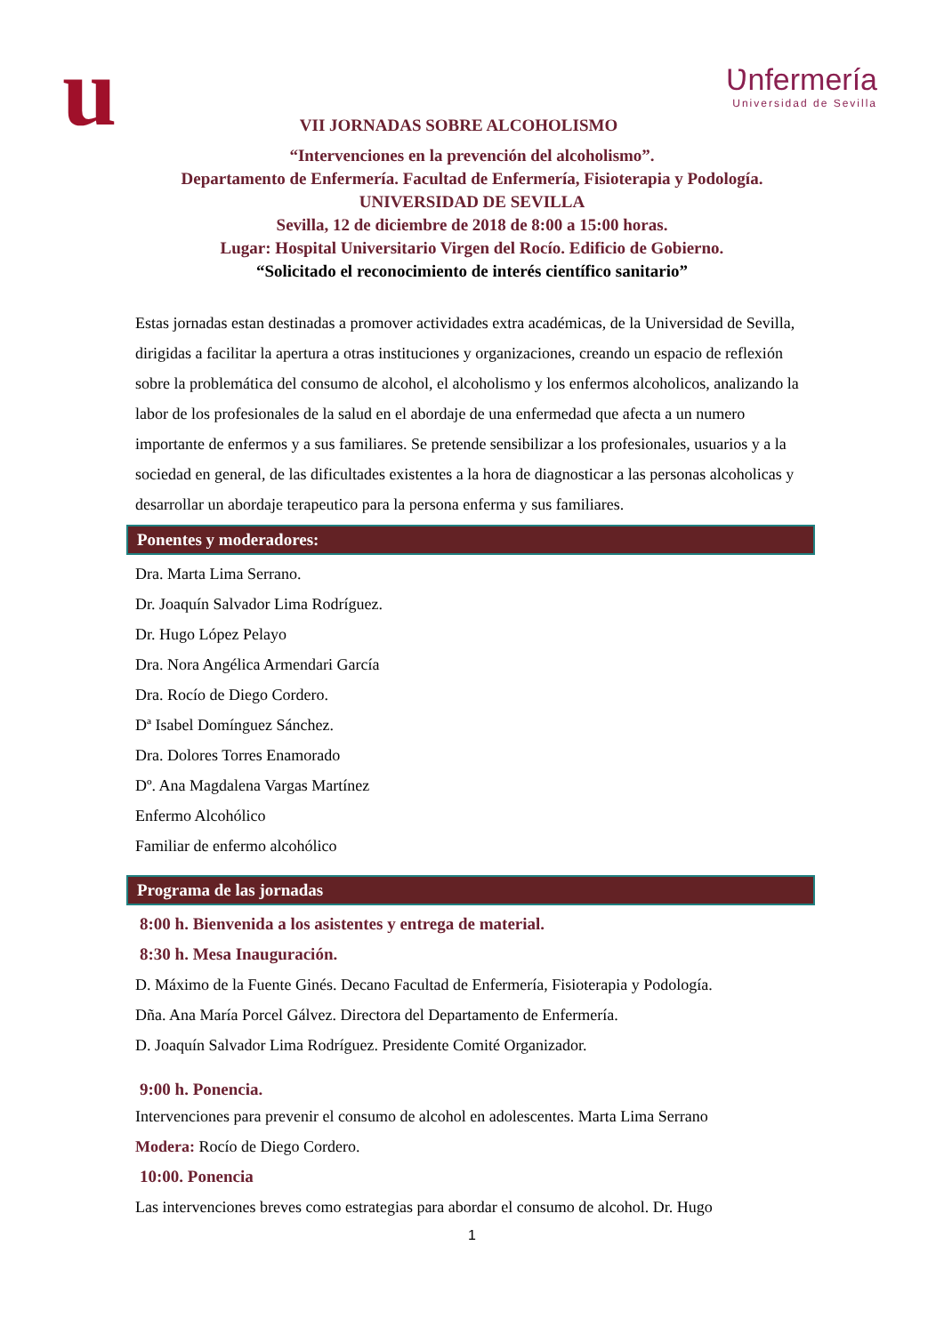u
Ʋnfermería
Universidad de Sevilla
VII JORNADAS SOBRE ALCOHOLISMO
“Intervenciones en la prevención del alcoholismo”.
Departamento de Enfermería. Facultad de Enfermería, Fisioterapia y Podología.
UNIVERSIDAD DE SEVILLA
Sevilla, 12 de diciembre de 2018 de 8:00 a 15:00 horas.
Lugar: Hospital Universitario Virgen del Rocío. Edificio de Gobierno.
“Solicitado el reconocimiento de interés científico sanitario”
Estas jornadas estan destinadas a promover actividades extra académicas, de la Universidad de Sevilla, dirigidas a facilitar la apertura a otras instituciones y organizaciones, creando un espacio de reflexión sobre la problemática del consumo de alcohol, el alcoholismo y los enfermos alcoholicos, analizando la labor de los profesionales de la salud en el abordaje de una enfermedad que afecta a un numero importante de enfermos y a sus familiares. Se pretende sensibilizar a los profesionales, usuarios y a la sociedad en general, de las dificultades existentes a la hora de diagnosticar a las personas alcoholicas y desarrollar un abordaje terapeutico para la persona enferma y sus familiares.
Ponentes y moderadores:
Dra. Marta Lima Serrano.
Dr. Joaquín Salvador Lima Rodríguez.
Dr. Hugo López Pelayo
Dra. Nora Angélica Armendari García
Dra. Rocío de Diego Cordero.
Dª Isabel Domínguez Sánchez.
Dra. Dolores Torres Enamorado
Dº. Ana Magdalena Vargas Martínez
Enfermo Alcohólico
Familiar de enfermo alcohólico
Programa de las jornadas
8:00 h. Bienvenida a los asistentes y entrega de material.
8:30 h. Mesa Inauguración.
D. Máximo de la Fuente Ginés. Decano Facultad de Enfermería, Fisioterapia y Podología.
Dña. Ana María Porcel Gálvez. Directora del Departamento de Enfermería.
D. Joaquín Salvador Lima Rodríguez. Presidente Comité Organizador.
9:00 h. Ponencia.
Intervenciones para prevenir el consumo de alcohol en adolescentes. Marta Lima Serrano
Modera: Rocío de Diego Cordero.
10:00. Ponencia
Las intervenciones breves como estrategias para abordar el consumo de alcohol. Dr. Hugo
1